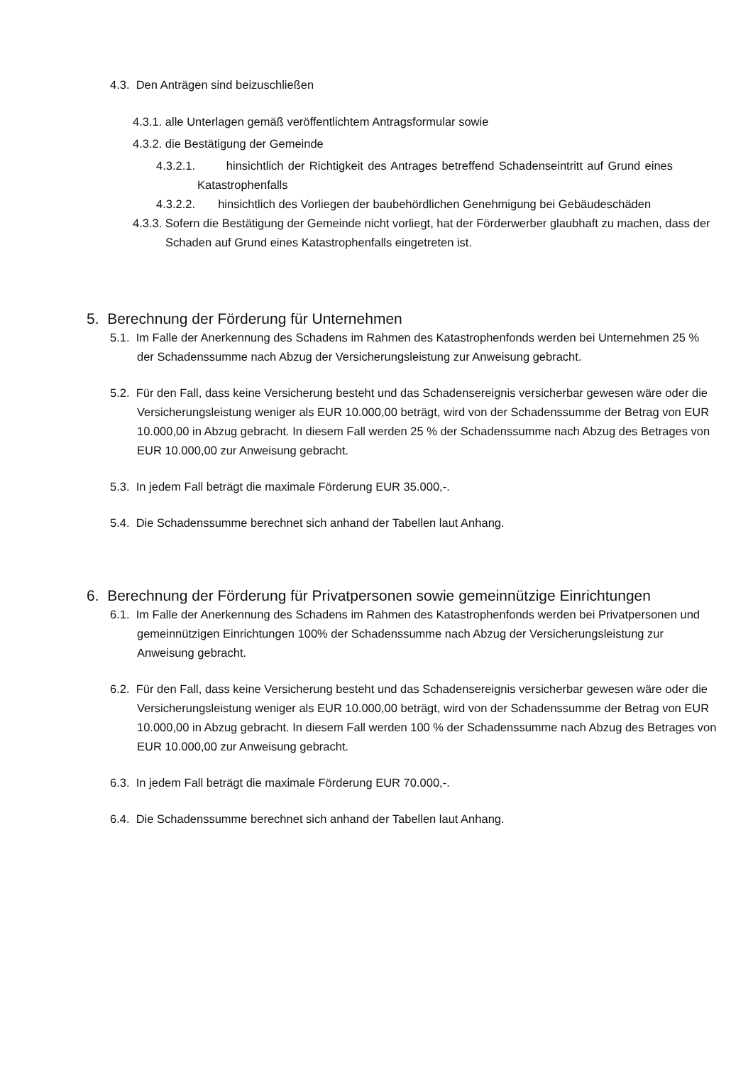4.3. Den Anträgen sind beizuschließen
4.3.1. alle Unterlagen gemäß veröffentlichtem Antragsformular sowie
4.3.2. die Bestätigung der Gemeinde
4.3.2.1. hinsichtlich der Richtigkeit des Antrages betreffend Schadenseintritt auf Grund eines Katastrophenfalls
4.3.2.2. hinsichtlich des Vorliegen der baubehördlichen Genehmigung bei Gebäudeschäden
4.3.3. Sofern die Bestätigung der Gemeinde nicht vorliegt, hat der Förderwerber glaubhaft zu machen, dass der Schaden auf Grund eines Katastrophenfalls eingetreten ist.
5. Berechnung der Förderung für Unternehmen
5.1. Im Falle der Anerkennung des Schadens im Rahmen des Katastrophenfonds werden bei Unternehmen 25 % der Schadenssumme nach Abzug der Versicherungsleistung zur Anweisung gebracht.
5.2. Für den Fall, dass keine Versicherung besteht und das Schadensereignis versicherbar gewesen wäre oder die Versicherungsleistung weniger als EUR 10.000,00 beträgt, wird von der Schadenssumme der Betrag von EUR 10.000,00 in Abzug gebracht. In diesem Fall werden 25 % der Schadenssumme nach Abzug des Betrages von EUR 10.000,00 zur Anweisung gebracht.
5.3. In jedem Fall beträgt die maximale Förderung EUR 35.000,-.
5.4. Die Schadenssumme berechnet sich anhand der Tabellen laut Anhang.
6. Berechnung der Förderung für Privatpersonen sowie gemeinnützige Einrichtungen
6.1. Im Falle der Anerkennung des Schadens im Rahmen des Katastrophenfonds werden bei Privatpersonen und gemeinnützigen Einrichtungen 100% der Schadenssumme nach Abzug der Versicherungsleistung zur Anweisung gebracht.
6.2. Für den Fall, dass keine Versicherung besteht und das Schadensereignis versicherbar gewesen wäre oder die Versicherungsleistung weniger als EUR 10.000,00 beträgt, wird von der Schadenssumme der Betrag von EUR 10.000,00 in Abzug gebracht. In diesem Fall werden 100 % der Schadenssumme nach Abzug des Betrages von EUR 10.000,00 zur Anweisung gebracht.
6.3. In jedem Fall beträgt die maximale Förderung EUR 70.000,-.
6.4. Die Schadenssumme berechnet sich anhand der Tabellen laut Anhang.